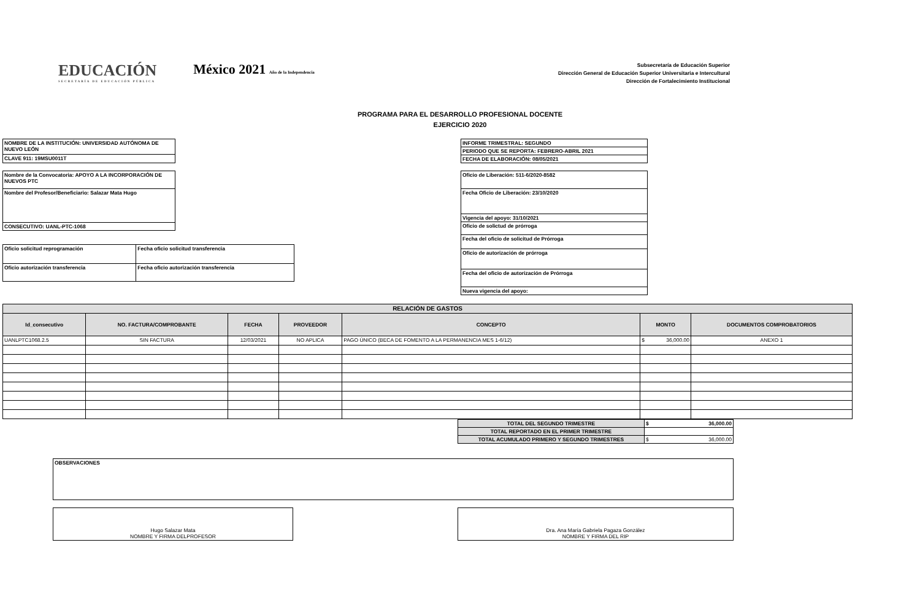EDUCACIÓN
SECRETARÍA DE EDUCACIÓN PÚBLICA
México 2021 Año de la Independencia
Subsecretaría de Educación Superior
Dirección General de Educación Superior Universitaria e Intercultural
Dirección de Fortalecimiento Institucional
PROGRAMA PARA EL DESARROLLO PROFESIONAL DOCENTE
EJERCICIO 2020
| NOMBRE DE LA INSTITUCIÓN: UNIVERSIDAD AUTÓNOMA DE NUEVO LEÓN |
| CLAVE 911: 19MSU0011T |
| INFORME TRIMESTRAL: SEGUNDO |
| PERIODO QUE SE REPORTA: FEBRERO-ABRIL 2021 |
| FECHA DE ELABORACIÓN: 08/05/2021 |
| Nombre de la Convocatoria: APOYO A LA INCORPORACIÓN DE NUEVOS PTC |
| Nombre del Profesor/Beneficiario: Salazar Mata Hugo |
| CONSECUTIVO: UANL-PTC-1068 |
| Oficio solicitud reprogramación | Fecha oficio solicitud transferencia |
| Oficio autorización transferencia | Fecha oficio autorización transferencia |
| Oficio de Liberación: 511-6/2020-8582 |
| Fecha Oficio de Liberación: 23/10/2020 |
| Vigencia del apoyo: 31/10/2021 |
| Oficio de solictud de prórroga |
| Fecha del oficio de solicitud de Prórroga |
| Oficio de autorización de prórroga |
| Fecha del oficio de autorización de Prórroga |
| Nueva vigencia del apoyo: |
| RELACIÓN DE GASTOS | | | | | | |
| Id_consecutivo | NO. FACTURA/COMPROBANTE | FECHA | PROVEEDOR | CONCEPTO | MONTO | DOCUMENTOS COMPROBATORIOS |
| UANLPTC1068.2.5 | SIN FACTURA | 12/03/2021 | NO APLICA | PAGO ÚNICO (BECA DE FOMENTO A LA PERMANENCIA MES 1-6/12) | $ 36,000.00 | ANEXO 1 |
| TOTAL DEL SEGUNDO TRIMESTRE | $ 36,000.00 |
| TOTAL REPORTADO EN EL PRIMER TRIMESTRE | |
| TOTAL ACUMULADO PRIMERO Y SEGUNDO TRIMESTRES | $ 36,000.00 |
| OBSERVACIONES |
| Hugo Salazar Mata NOMBRE Y FIRMA DELPROFESOR |
| Dra. Ana María Gabriela Pagaza González NOMBRE Y FIRMA DEL RIP |